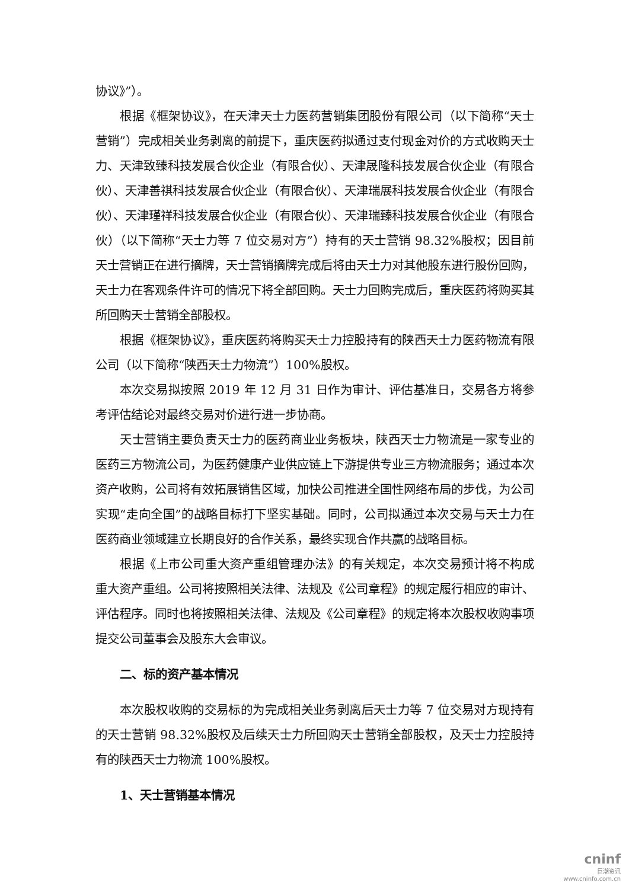协议》”）。
根据《框架协议》，在天津天士力医药营销集团股份有限公司（以下简称“天士营销”）完成相关业务剥离的前提下，重庆医药拟通过支付现金对价的方式收购天士力、天津致臻科技发展合伙企业（有限合伙）、天津晟隆科技发展合伙企业（有限合伙）、天津善祺科技发展合伙企业（有限合伙）、天津瑞展科技发展合伙企业（有限合伙）、天津瑾祥科技发展合伙企业（有限合伙）、天津瑞臻科技发展合伙企业（有限合伙）（以下简称“天士力等 7 位交易对方”）持有的天士营销 98.32%股权；因目前天士营销正在进行摘牌，天士营销摘牌完成后将由天士力对其他股东进行股份回购，天士力在客观条件许可的情况下将全部回购。天士力回购完成后，重庆医药将购买其所回购天士营销全部股权。
根据《框架协议》，重庆医药将购买天士力控股持有的陕西天士力医药物流有限公司（以下简称“陕西天士力物流”）100%股权。
本次交易拟按照 2019 年 12 月 31 日作为审计、评估基准日，交易各方将参考评估结论对最终交易对价进行进一步协商。
天士营销主要负责天士力的医药商业业务板块，陕西天士力物流是一家专业的医药三方物流公司，为医药健康产业供应链上下游提供专业三方物流服务；通过本次资产收购，公司将有效拓展销售区域，加快公司推进全国性网络布局的步伐，为公司实现“走向全国”的战略目标打下坚实基础。同时，公司拟通过本次交易与天士力在医药商业领域建立长期良好的合作关系，最终实现合作共赢的战略目标。
根据《上市公司重大资产重组管理办法》的有关规定，本次交易预计将不构成重大资产重组。公司将按照相关法律、法规及《公司章程》的规定履行相应的审计、评估程序。同时也将按照相关法律、法规及《公司章程》的规定将本次股权收购事项提交公司董事会及股东大会审议。
二、标的资产基本情况
本次股权收购的交易标的为完成相关业务剥离后天士力等 7 位交易对方现持有的天士营销 98.32%股权及后续天士力所回购天士营销全部股权，及天士力控股持有的陕西天士力物流 100%股权。
1、天士营销基本情况
cninf
巨潮资讯
www.cninfo.com.cn